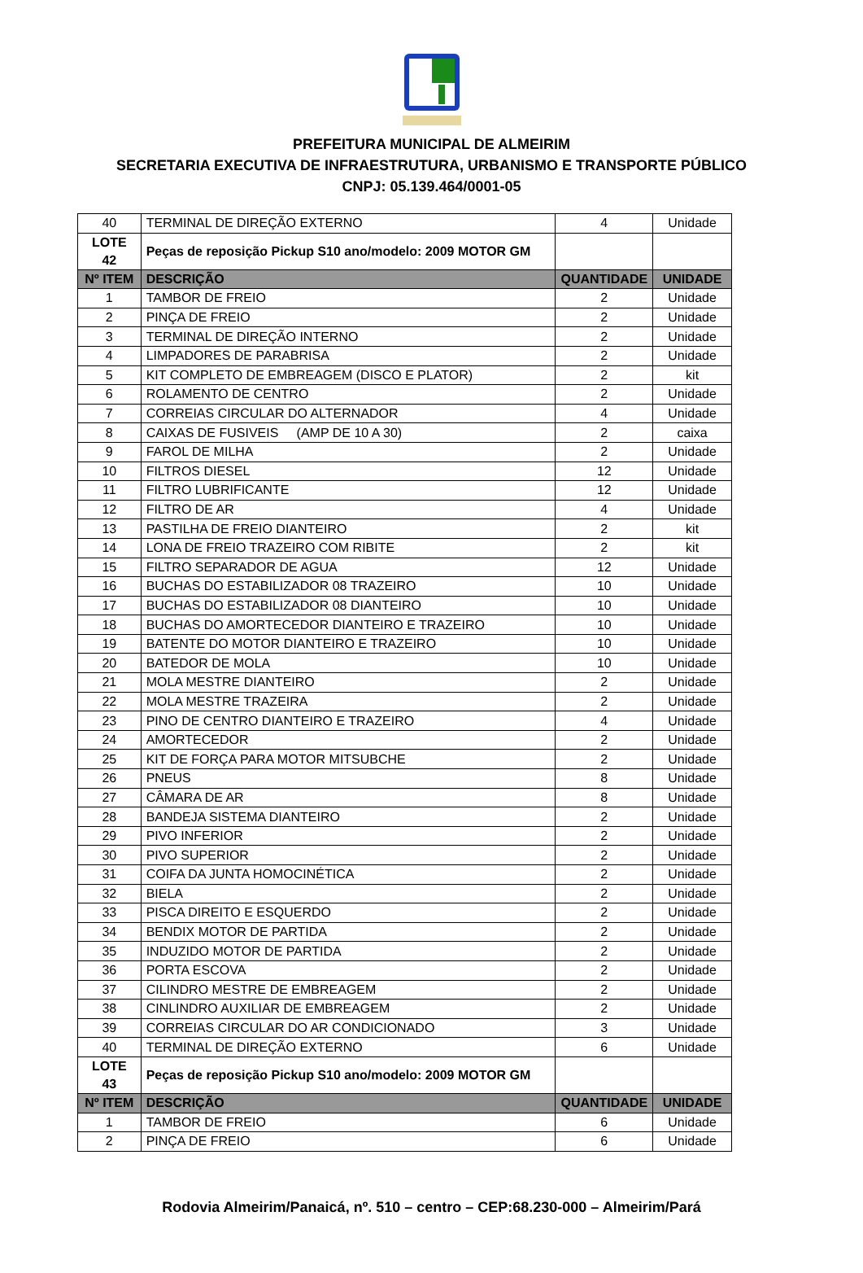PREFEITURA MUNICIPAL DE ALMEIRIM
SECRETARIA EXECUTIVA DE INFRAESTRUTURA, URBANISMO E TRANSPORTE PÚBLICO
CNPJ: 05.139.464/0001-05
| 40 | TERMINAL DE DIREÇÃO EXTERNO | 4 | Unidade |
| LOTE 42 | Peças de reposição Pickup S10 ano/modelo: 2009 MOTOR GM | | |
| Nº ITEM | DESCRIÇÃO | QUANTIDADE | UNIDADE |
| 1 | TAMBOR DE FREIO | 2 | Unidade |
| 2 | PINÇA DE FREIO | 2 | Unidade |
| 3 | TERMINAL DE DIREÇÃO INTERNO | 2 | Unidade |
| 4 | LIMPADORES DE PARABRISA | 2 | Unidade |
| 5 | KIT COMPLETO DE EMBREAGEM (DISCO E PLATOR) | 2 | kit |
| 6 | ROLAMENTO DE CENTRO | 2 | Unidade |
| 7 | CORREIAS CIRCULAR DO ALTERNADOR | 4 | Unidade |
| 8 | CAIXAS DE FUSIVEIS (AMP DE 10 A 30) | 2 | caixa |
| 9 | FAROL DE MILHA | 2 | Unidade |
| 10 | FILTROS DIESEL | 12 | Unidade |
| 11 | FILTRO LUBRIFICANTE | 12 | Unidade |
| 12 | FILTRO DE AR | 4 | Unidade |
| 13 | PASTILHA DE FREIO DIANTEIRO | 2 | kit |
| 14 | LONA DE FREIO TRAZEIRO COM RIBITE | 2 | kit |
| 15 | FILTRO SEPARADOR DE AGUA | 12 | Unidade |
| 16 | BUCHAS DO ESTABILIZADOR 08 TRAZEIRO | 10 | Unidade |
| 17 | BUCHAS DO ESTABILIZADOR 08 DIANTEIRO | 10 | Unidade |
| 18 | BUCHAS DO AMORTECEDOR DIANTEIRO E TRAZEIRO | 10 | Unidade |
| 19 | BATENTE DO MOTOR DIANTEIRO E TRAZEIRO | 10 | Unidade |
| 20 | BATEDOR DE MOLA | 10 | Unidade |
| 21 | MOLA MESTRE DIANTEIRO | 2 | Unidade |
| 22 | MOLA MESTRE TRAZEIRA | 2 | Unidade |
| 23 | PINO DE CENTRO DIANTEIRO E TRAZEIRO | 4 | Unidade |
| 24 | AMORTECEDOR | 2 | Unidade |
| 25 | KIT DE FORÇA PARA MOTOR MITSUBCHE | 2 | Unidade |
| 26 | PNEUS | 8 | Unidade |
| 27 | CÂMARA DE AR | 8 | Unidade |
| 28 | BANDEJA SISTEMA DIANTEIRO | 2 | Unidade |
| 29 | PIVO INFERIOR | 2 | Unidade |
| 30 | PIVO SUPERIOR | 2 | Unidade |
| 31 | COIFA DA JUNTA HOMOCINÉTICA | 2 | Unidade |
| 32 | BIELA | 2 | Unidade |
| 33 | PISCA DIREITO E ESQUERDO | 2 | Unidade |
| 34 | BENDIX MOTOR DE PARTIDA | 2 | Unidade |
| 35 | INDUZIDO MOTOR DE PARTIDA | 2 | Unidade |
| 36 | PORTA ESCOVA | 2 | Unidade |
| 37 | CILINDRO MESTRE DE EMBREAGEM | 2 | Unidade |
| 38 | CINLINDRO AUXILIAR DE EMBREAGEM | 2 | Unidade |
| 39 | CORREIAS CIRCULAR DO AR CONDICIONADO | 3 | Unidade |
| 40 | TERMINAL DE DIREÇÃO EXTERNO | 6 | Unidade |
| LOTE 43 | Peças de reposição Pickup S10 ano/modelo: 2009 MOTOR GM | | |
| Nº ITEM | DESCRIÇÃO | QUANTIDADE | UNIDADE |
| 1 | TAMBOR DE FREIO | 6 | Unidade |
| 2 | PINÇA DE FREIO | 6 | Unidade |
Rodovia Almeirim/Panaicá, nº. 510 – centro – CEP:68.230-000 – Almeirim/Pará